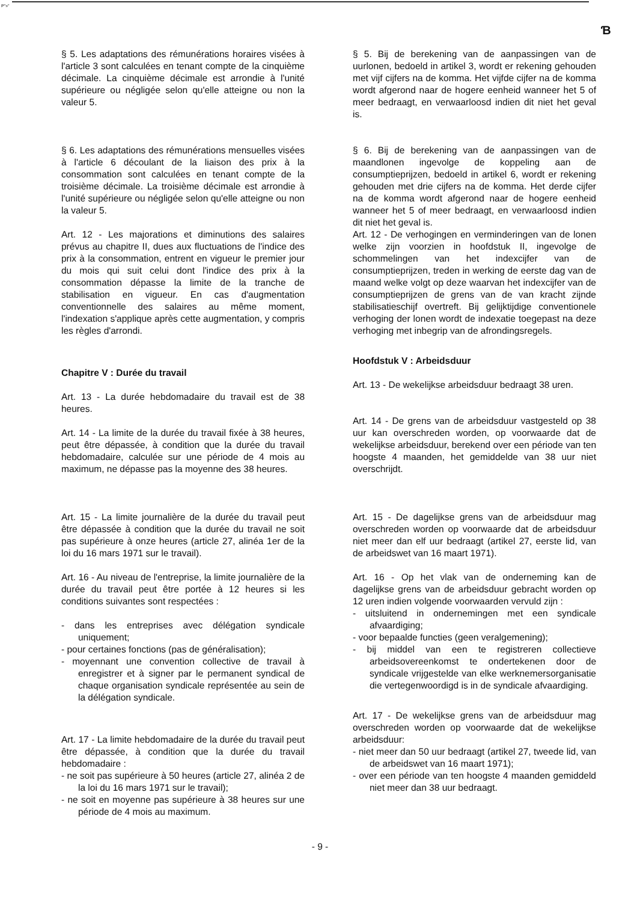P"»"
Ɓ
§ 5. Les adaptations des rémunérations horaires visées à l'article 3 sont calculées en tenant compte de la cinquième décimale. La cinquième décimale est arrondie à l'unité supérieure ou négligée selon qu'elle atteigne ou non la valeur 5.
§ 6. Les adaptations des rémunérations mensuelles visées à l'article 6 découlant de la liaison des prix à la consommation sont calculées en tenant compte de la troisième décimale. La troisième décimale est arrondie à l'unité supérieure ou négligée selon qu'elle atteigne ou non la valeur 5.
Art. 12 - Les majorations et diminutions des salaires prévus au chapitre II, dues aux fluctuations de l'indice des prix à la consommation, entrent en vigueur le premier jour du mois qui suit celui dont l'indice des prix à la consommation dépasse la limite de la tranche de stabilisation en vigueur. En cas d'augmentation conventionnelle des salaires au même moment, l'indexation s'applique après cette augmentation, y compris les règles d'arrondi.
Chapitre V : Durée du travail
Art. 13 - La durée hebdomadaire du travail est de 38 heures.
Art. 14 - La limite de la durée du travail fixée à 38 heures, peut être dépassée, à condition que la durée du travail hebdomadaire, calculée sur une période de 4 mois au maximum, ne dépasse pas la moyenne des 38 heures.
Art. 15 - La limite journalière de la durée du travail peut être dépassée à condition que la durée du travail ne soit pas supérieure à onze heures (article 27, alinéa 1er de la loi du 16 mars 1971 sur le travail).
Art. 16 - Au niveau de l'entreprise, la limite journalière de la durée du travail peut être portée à 12 heures si les conditions suivantes sont respectées :
- dans les entreprises avec délégation syndicale uniquement;
- pour certaines fonctions (pas de généralisation);
- moyennant une convention collective de travail à enregistrer et à signer par le permanent syndical de chaque organisation syndicale représentée au sein de la délégation syndicale.
Art. 17 - La limite hebdomadaire de la durée du travail peut être dépassée, à condition que la durée du travail hebdomadaire :
- ne soit pas supérieure à 50 heures (article 27, alinéa 2 de la loi du 16 mars 1971 sur le travail);
- ne soit en moyenne pas supérieure à 38 heures sur une période de 4 mois au maximum.
§ 5. Bij de berekening van de aanpassingen van de uurlonen, bedoeld in artikel 3, wordt er rekening gehouden met vijf cijfers na de komma. Het vijfde cijfer na de komma wordt afgerond naar de hogere eenheid wanneer het 5 of meer bedraagt, en verwaarloosd indien dit niet het geval is.
§ 6. Bij de berekening van de aanpassingen van de maandlonen ingevolge de koppeling aan de consumptieprijzen, bedoeld in artikel 6, wordt er rekening gehouden met drie cijfers na de komma. Het derde cijfer na de komma wordt afgerond naar de hogere eenheid wanneer het 5 of meer bedraagt, en verwaarloosd indien dit niet het geval is.
Art. 12 - De verhogingen en verminderingen van de lonen welke zijn voorzien in hoofdstuk II, ingevolge de schommelingen van het indexcijfer van de consumptieprijzen, treden in werking de eerste dag van de maand welke volgt op deze waarvan het indexcijfer van de consumptieprijzen de grens van de van kracht zijnde stabilisatieschijf overtreft. Bij gelijktijdige conventionele verhoging der lonen wordt de indexatie toegepast na deze verhoging met inbegrip van de afrondingsregels.
Hoofdstuk V : Arbeidsduur
Art. 13 - De wekelijkse arbeidsduur bedraagt 38 uren.
Art. 14 - De grens van de arbeidsduur vastgesteld op 38 uur kan overschreden worden, op voorwaarde dat de wekelijkse arbeidsduur, berekend over een période van ten hoogste 4 maanden, het gemiddelde van 38 uur niet overschrijdt.
Art. 15 - De dagelijkse grens van de arbeidsduur mag overschreden worden op voorwaarde dat de arbeidsduur niet meer dan elf uur bedraagt (artikel 27, eerste lid, van de arbeidswet van 16 maart 1971).
Art. 16 - Op het vlak van de onderneming kan de dagelijkse grens van de arbeidsduur gebracht worden op 12 uren indien volgende voorwaarden vervuld zijn :
- uitsluitend in ondernemingen met een syndicale afvaardiging;
- voor bepaalde functies (geen veralgemening);
- bij middel van een te registreren collectieve arbeidsovereenkomst te ondertekenen door de syndicale vrijgestelde van elke werknemersorganisatie die vertegenwoordigd is in de syndicale afvaardiging.
Art. 17 - De wekelijkse grens van de arbeidsduur mag overschreden worden op voorwaarde dat de wekelijkse arbeidsduur:
- niet meer dan 50 uur bedraagt (artikel 27, tweede lid, van de arbeidswet van 16 maart 1971);
- over een période van ten hoogste 4 maanden gemiddeld niet meer dan 38 uur bedraagt.
- 9 -